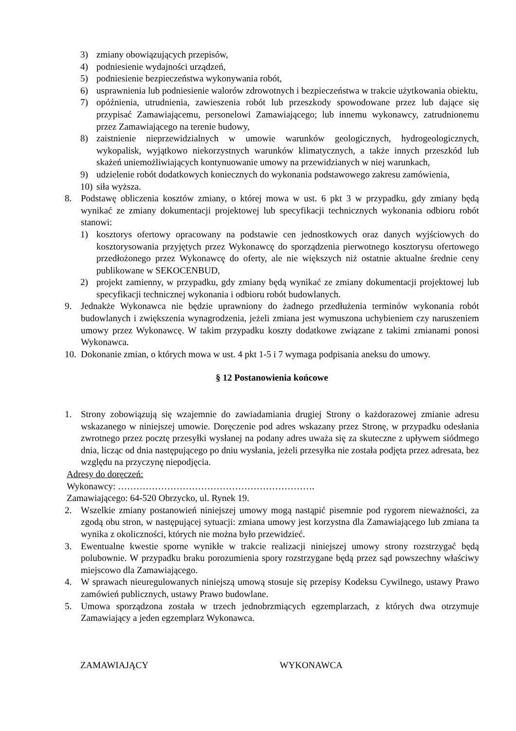3) zmiany obowiązujących przepisów,
4) podniesienie wydajności urządzeń,
5) podniesienie bezpieczeństwa wykonywania robót,
6) usprawnienia lub podniesienie walorów zdrowotnych i bezpieczeństwa w trakcie użytkowania obiektu,
7) opóźnienia, utrudnienia, zawieszenia robót lub przeszkody spowodowane przez lub dające się przypisać Zamawiającemu, personelowi Zamawiającego; lub innemu wykonawcy, zatrudnionemu przez Zamawiającego na terenie budowy,
8) zaistnienie nieprzewidzialnych w umowie warunków geologicznych, hydrogeologicznych, wykopalisk, wyjątkowo niekorzystnych warunków klimatycznych, a także innych przeszkód lub skażeń uniemożliwiających kontynuowanie umowy na przewidzianych w niej warunkach,
9) udzielenie robót dodatkowych koniecznych do wykonania podstawowego zakresu zamówienia,
10) siła wyższa.
8. Podstawę obliczenia kosztów zmiany, o której mowa w ust. 6 pkt 3 w przypadku, gdy zmiany będą wynikać ze zmiany dokumentacji projektowej lub specyfikacji technicznych wykonania odbioru robót stanowi:
1) kosztorys ofertowy opracowany na podstawie cen jednostkowych oraz danych wyjściowych do kosztorysowania przyjętych przez Wykonawcę do sporządzenia pierwotnego kosztorysu ofertowego przedłożonego przez Wykonawcę do oferty, ale nie większych niż ostatnie aktualne średnie ceny publikowane w SEKOCENBUD,
2) projekt zamienny, w przypadku, gdy zmiany będą wynikać ze zmiany dokumentacji projektowej lub specyfikacji technicznej wykonania i odbioru robót budowlanych.
9. Jednakże Wykonawca nie będzie uprawniony do żadnego przedłużenia terminów wykonania robót budowlanych i zwiększenia wynagrodzenia, jeżeli zmiana jest wymuszona uchybieniem czy naruszeniem umowy przez Wykonawcę. W takim przypadku koszty dodatkowe związane z takimi zmianami ponosi Wykonawca.
10. Dokonanie zmian, o których mowa w ust. 4 pkt 1-5 i 7 wymaga podpisania aneksu do umowy.
§ 12 Postanowienia końcowe
1. Strony zobowiązują się wzajemnie do zawiadamiania drugiej Strony o każdorazowej zmianie adresu wskazanego w niniejszej umowie. Doręczenie pod adres wskazany przez Stronę, w przypadku odesłania zwrotnego przez pocztę przesyłki wysłanej na podany adres uważa się za skuteczne z upływem siódmego dnia, licząc od dnia następującego po dniu wysłania, jeżeli przesyłka nie została podjęta przez adresata, bez względu na przyczynę niepodjęcia.
Adresy do doręczeń:
Wykonawcy: ……………………………………………………….
Zamawiającego: 64-520 Obrzycko, ul. Rynek 19.
2. Wszelkie zmiany postanowień niniejszej umowy mogą nastąpić pisemnie pod rygorem nieważności, za zgodą obu stron, w następującej sytuacji: zmiana umowy jest korzystna dla Zamawiającego lub zmiana ta wynika z okoliczności, których nie można było przewidzieć.
3. Ewentualne kwestie sporne wynikłe w trakcie realizacji niniejszej umowy strony rozstrzygać będą polubownie. W przypadku braku porozumienia spory rozstrzygane będą przez sąd powszechny właściwy miejscowo dla Zamawiającego.
4. W sprawach nieuregulowanych niniejszą umową stosuje się przepisy Kodeksu Cywilnego, ustawy Prawo zamówień publicznych, ustawy Prawo budowlane.
5. Umowa sporządzona została w trzech jednobrzmiących egzemplarzach, z których dwa otrzymuje Zamawiający a jeden egzemplarz Wykonawca.
ZAMAWIAJĄCY WYKONAWCA